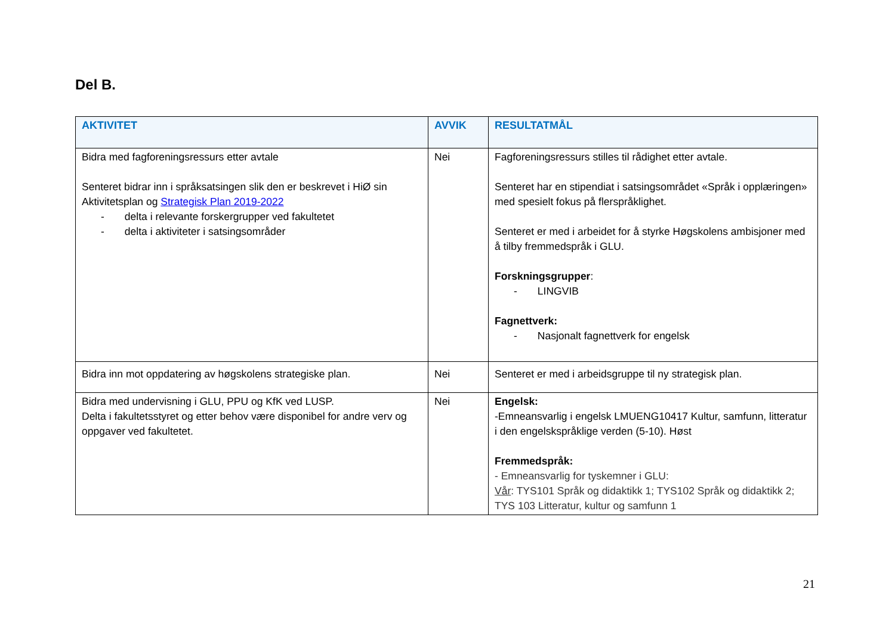Del B.
| AKTIVITET | AVVIK | RESULTATMÅL |
| --- | --- | --- |
| Bidra med fagforeningsressurs etter avtale Senteret bidrar inn i språksatsingen slik den er beskrevet i HiØ sin Aktivitetsplan og Strategisk Plan 2019-2022 - delta i relevante forskergrupper ved fakultetet - delta i aktiviteter i satsingsområder | Nei | Fagforeningsressurs stilles til rådighet etter avtale. Senteret har en stipendiat i satsingsområdet «Språk i opplæringen» med spesielt fokus på flerspråklighet. Senteret er med i arbeidet for å styrke Høgskolens ambisjoner med å tilby fremmedspråk i GLU. Forskningsgrupper : - LINGVIB Fagnettverk: - Nasjonalt fagnettverk for engelsk |
| Bidra inn mot oppdatering av høgskolens strategiske plan. | Nei | Senteret er med i arbeidsgruppe til ny strategisk plan. |
| Bidra med undervisning i GLU, PPU og KfK ved LUSP. Delta i fakultetsstyret og etter behov være disponibel for andre verv og oppgaver ved fakultetet. | Nei | Engelsk: -Emneansvarlig i engelsk LMUENG10417 Kultur, samfunn, litteratur i den engelskspråklige verden (5-10). Høst Fremmedspråk: - Emneansvarlig for tyskemner i GLU: Vår : TYS101 Språk og didaktikk 1; TYS102 Språk og didaktikk 2; TYS 103 Litteratur, kultur og samfunn 1 |
21